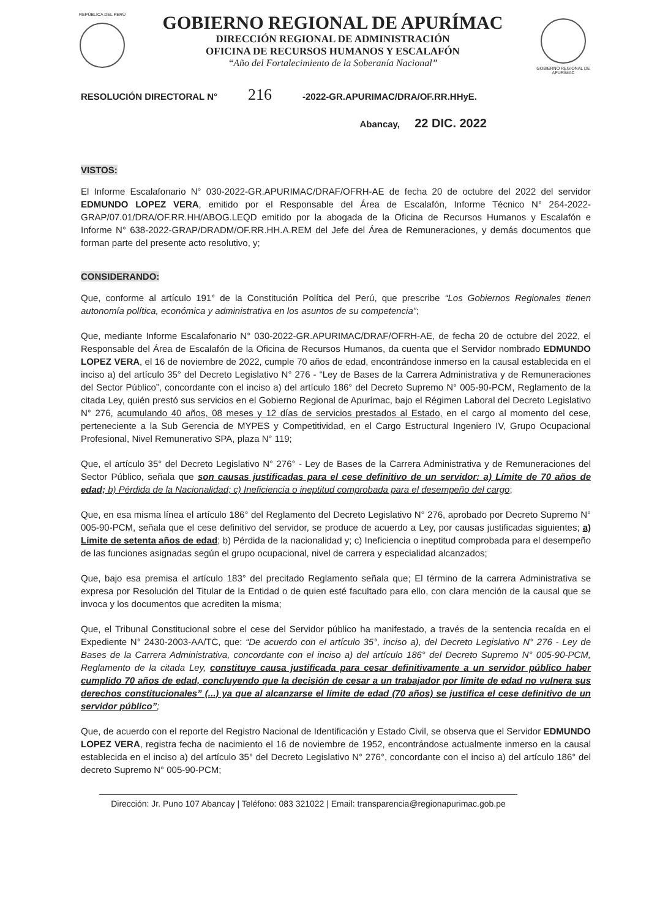REPÚBLICA DEL PERÚ
GOBIERNO REGIONAL DE APURÍMAC
DIRECCIÓN REGIONAL DE ADMINISTRACIÓN
OFICINA DE RECURSOS HUMANOS Y ESCALAFÓN
“Año del Fortalecimiento de la Soberanía Nacional”
GOBIERNO REGIONAL DE APURÍMAC
RESOLUCIÓN DIRECTORAL N° 216 -2022-GR.APURIMAC/DRA/OF.RR.HHyE.
Abancay, 22 DIC. 2022
VISTOS:
El Informe Escalafonario N° 030-2022-GR.APURIMAC/DRAF/OFRH-AE de fecha 20 de octubre del 2022 del servidor EDMUNDO LOPEZ VERA, emitido por el Responsable del Área de Escalafón, Informe Técnico N° 264-2022-GRAP/07.01/DRA/OF.RR.HH/ABOG.LEQD emitido por la abogada de la Oficina de Recursos Humanos y Escalafón e Informe N° 638-2022-GRAP/DRADM/OF.RR.HH.A.REM del Jefe del Área de Remuneraciones, y demás documentos que forman parte del presente acto resolutivo, y;
CONSIDERANDO:
Que, conforme al artículo 191° de la Constitución Política del Perú, que prescribe “Los Gobiernos Regionales tienen autonomía política, económica y administrativa en los asuntos de su competencia”;
Que, mediante Informe Escalafonario N° 030-2022-GR.APURIMAC/DRAF/OFRH-AE, de fecha 20 de octubre del 2022, el Responsable del Área de Escalafón de la Oficina de Recursos Humanos, da cuenta que el Servidor nombrado EDMUNDO LOPEZ VERA, el 16 de noviembre de 2022, cumple 70 años de edad, encontrándose inmerso en la causal establecida en el inciso a) del artículo 35° del Decreto Legislativo N° 276 - “Ley de Bases de la Carrera Administrativa y de Remuneraciones del Sector Público”, concordante con el inciso a) del artículo 186° del Decreto Supremo N° 005-90-PCM, Reglamento de la citada Ley, quién prestó sus servicios en el Gobierno Regional de Apurímac, bajo el Régimen Laboral del Decreto Legislativo N° 276, acumulando 40 años, 08 meses y 12 días de servicios prestados al Estado, en el cargo al momento del cese, perteneciente a la Sub Gerencia de MYPES y Competitividad, en el Cargo Estructural Ingeniero IV, Grupo Ocupacional Profesional, Nivel Remunerativo SPA, plaza N° 119;
Que, el artículo 35° del Decreto Legislativo N° 276° - Ley de Bases de la Carrera Administrativa y de Remuneraciones del Sector Público, señala que son causas justificadas para el cese definitivo de un servidor: a) Límite de 70 años de edad; b) Pérdida de la Nacionalidad; c) Ineficiencia o ineptitud comprobada para el desempeño del cargo;
Que, en esa misma línea el artículo 186° del Reglamento del Decreto Legislativo N° 276, aprobado por Decreto Supremo N° 005-90-PCM, señala que el cese definitivo del servidor, se produce de acuerdo a Ley, por causas justificadas siguientes; a) Límite de setenta años de edad; b) Pérdida de la nacionalidad y; c) Ineficiencia o ineptitud comprobada para el desempeño de las funciones asignadas según el grupo ocupacional, nivel de carrera y especialidad alcanzados;
Que, bajo esa premisa el artículo 183° del precitado Reglamento señala que; El término de la carrera Administrativa se expresa por Resolución del Titular de la Entidad o de quien esté facultado para ello, con clara mención de la causal que se invoca y los documentos que acrediten la misma;
Que, el Tribunal Constitucional sobre el cese del Servidor público ha manifestado, a través de la sentencia recaída en el Expediente N° 2430-2003-AA/TC, que: “De acuerdo con el artículo 35°, inciso a), del Decreto Legislativo N° 276 - Ley de Bases de la Carrera Administrativa, concordante con el inciso a) del artículo 186° del Decreto Supremo N° 005-90-PCM, Reglamento de la citada Ley, constituye causa justificada para cesar definitivamente a un servidor público haber cumplido 70 años de edad, concluyendo que la decisión de cesar a un trabajador por límite de edad no vulnera sus derechos constitucionales” (...) ya que al alcanzarse el límite de edad (70 años) se justifica el cese definitivo de un servidor público”;
Que, de acuerdo con el reporte del Registro Nacional de Identificación y Estado Civil, se observa que el Servidor EDMUNDO LOPEZ VERA, registra fecha de nacimiento el 16 de noviembre de 1952, encontrándose actualmente inmerso en la causal establecida en el inciso a) del artículo 35° del Decreto Legislativo N° 276°, concordante con el inciso a) del artículo 186° del decreto Supremo N° 005-90-PCM;
Dirección: Jr. Puno 107 Abancay | Teléfono: 083 321022 | Email: transparencia@regionapurimac.gob.pe